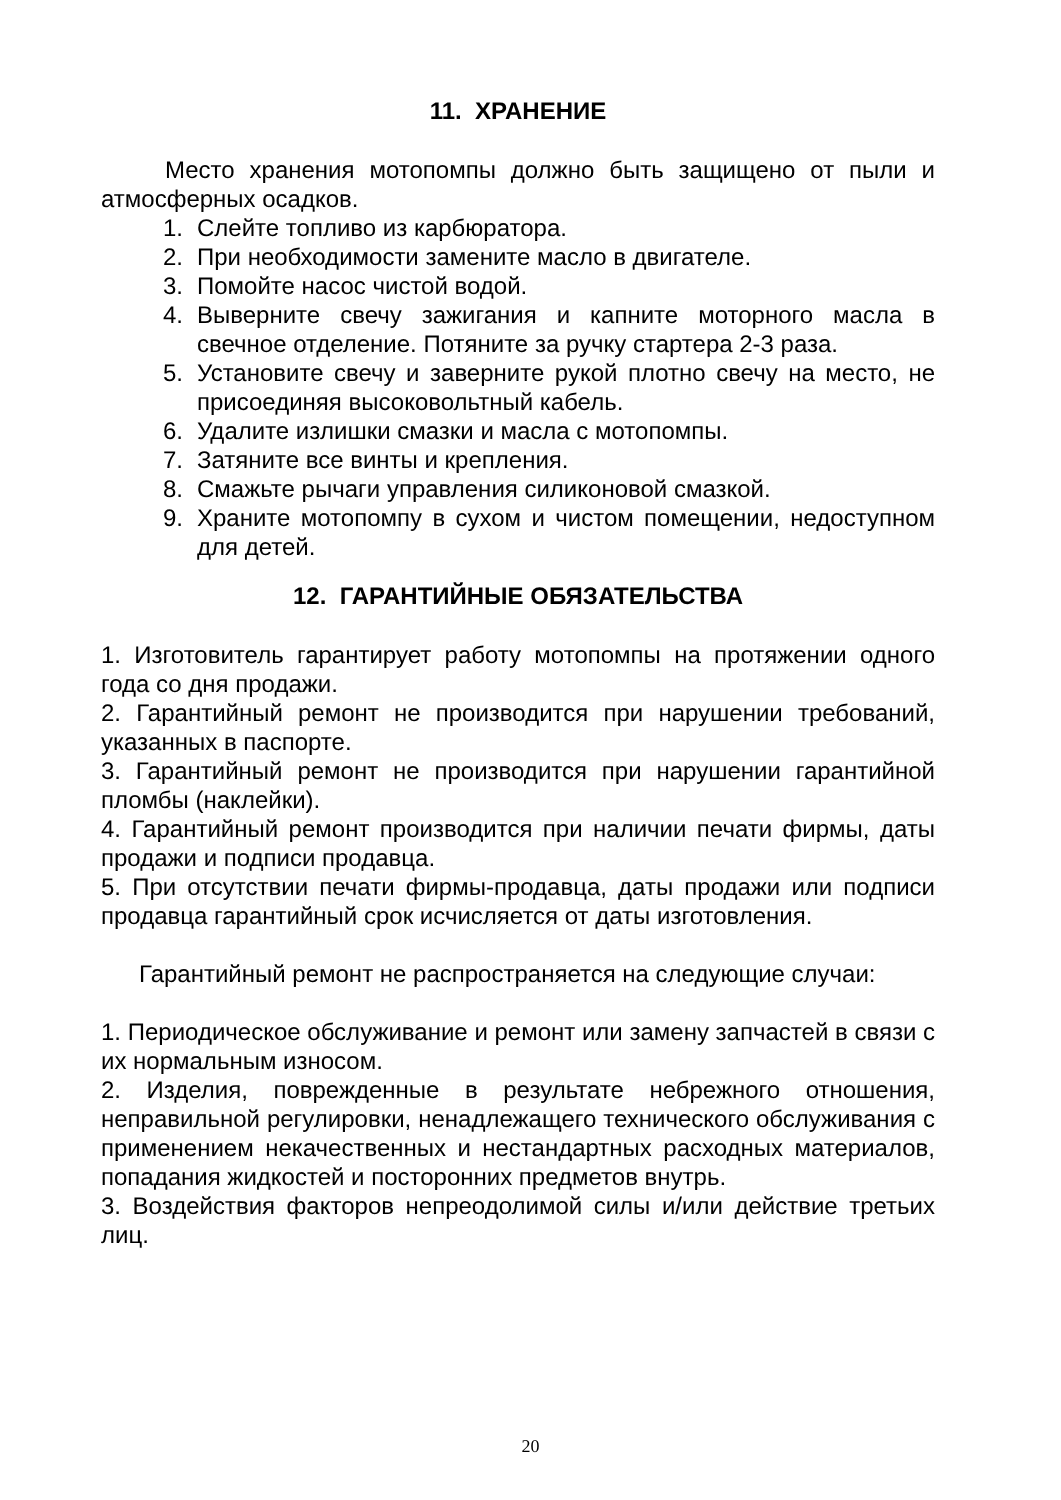11. ХРАНЕНИЕ
Место хранения мотопомпы должно быть защищено от пыли и атмосферных осадков.
1. Слейте топливо из карбюратора.
2. При необходимости замените масло в двигателе.
3. Помойте насос чистой водой.
4. Выверните свечу зажигания и капните моторного масла в свечное отделение. Потяните за ручку стартера 2-3 раза.
5. Установите свечу и заверните рукой плотно свечу на место, не присоединяя высоковольтный кабель.
6. Удалите излишки смазки и масла с мотопомпы.
7. Затяните все винты и крепления.
8. Смажьте рычаги управления силиконовой смазкой.
9. Храните мотопомпу в сухом и чистом помещении, недоступном для детей.
12. ГАРАНТИЙНЫЕ ОБЯЗАТЕЛЬСТВА
1. Изготовитель гарантирует работу мотопомпы на протяжении одного года со дня продажи.
2. Гарантийный ремонт не производится при нарушении требований, указанных в паспорте.
3. Гарантийный ремонт не производится при нарушении гарантийной пломбы (наклейки).
4. Гарантийный ремонт производится при наличии печати фирмы, даты продажи и подписи продавца.
5. При отсутствии печати фирмы-продавца, даты продажи или подписи продавца гарантийный срок исчисляется от даты изготовления.
Гарантийный ремонт не распространяется на следующие случаи:
1. Периодическое обслуживание и ремонт или замену запчастей в связи с их нормальным износом.
2. Изделия, поврежденные в результате небрежного отношения, неправильной регулировки, ненадлежащего технического обслуживания с применением некачественных и нестандартных расходных материалов, попадания жидкостей и посторонних предметов внутрь.
3. Воздействия факторов непреодолимой силы и/или действие третьих лиц.
20